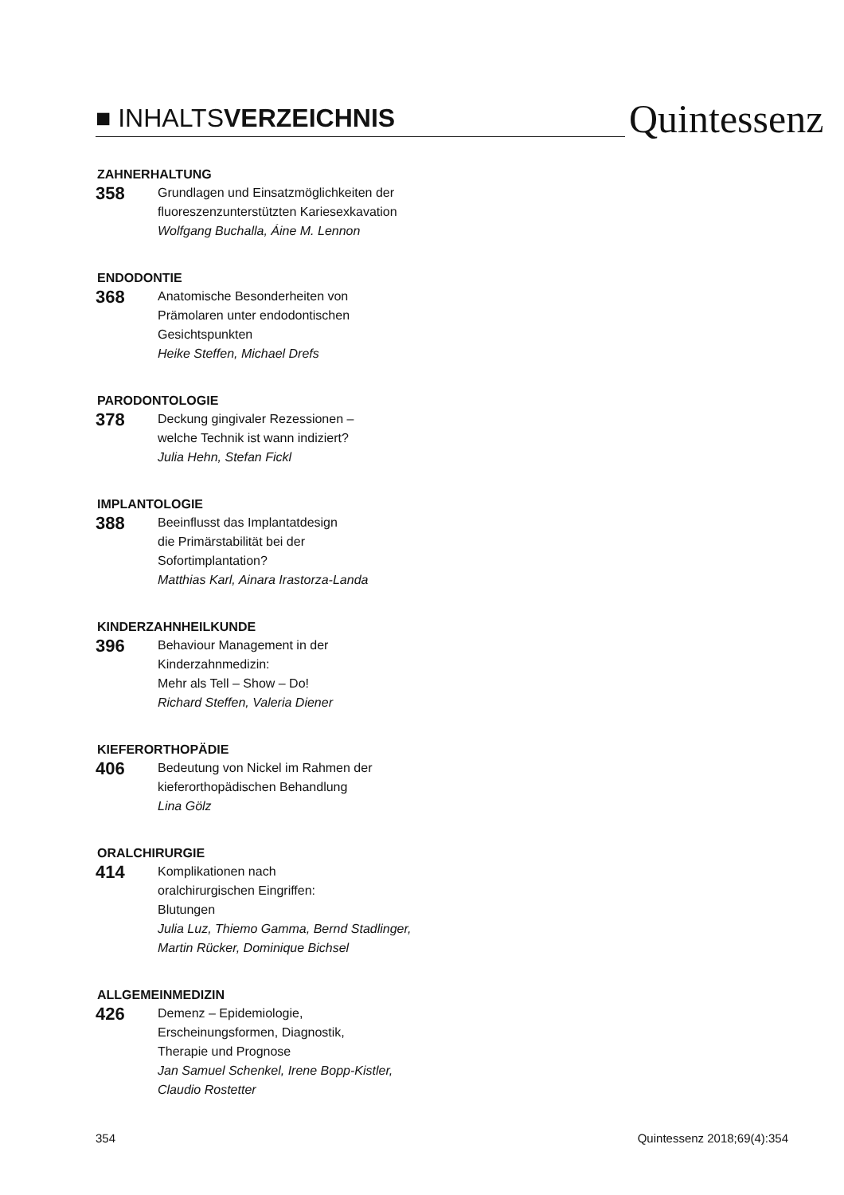■ INHALTSVERZEICHNIS
Quintessenz
ZAHNERHALTUNG
358
Grundlagen und Einsatzmöglichkeiten der
fluoreszenzunterstützten Kariesexkavation
Wolfgang Buchalla, Áine M. Lennon
ENDODONTIE
368
Anatomische Besonderheiten von
Prämolaren unter endodontischen
Gesichtspunkten
Heike Steffen, Michael Drefs
PARODONTOLOGIE
378
Deckung gingivaler Rezessionen –
welche Technik ist wann indiziert?
Julia Hehn, Stefan Fickl
IMPLANTOLOGIE
388
Beeinflusst das Implantatdesign
die Primärstabilität bei der
Sofortimplantation?
Matthias Karl, Ainara Irastorza-Landa
KINDERZAHNHEILKUNDE
396
Behaviour Management in der
Kinderzahnmedizin:
Mehr als Tell – Show – Do!
Richard Steffen, Valeria Diener
KIEFERORTHOPÄDIE
406
Bedeutung von Nickel im Rahmen der
kieferorthopädischen Behandlung
Lina Gölz
ORALCHIRURGIE
414
Komplikationen nach
oralchirurgischen Eingriffen:
Blutungen
Julia Luz, Thiemo Gamma, Bernd Stadlinger,
Martin Rücker, Dominique Bichsel
ALLGEMEINMEDIZIN
426
Demenz – Epidemiologie,
Erscheinungsformen, Diagnostik,
Therapie und Prognose
Jan Samuel Schenkel, Irene Bopp-Kistler,
Claudio Rostetter
354 Quintessenz 2018;69(4):354